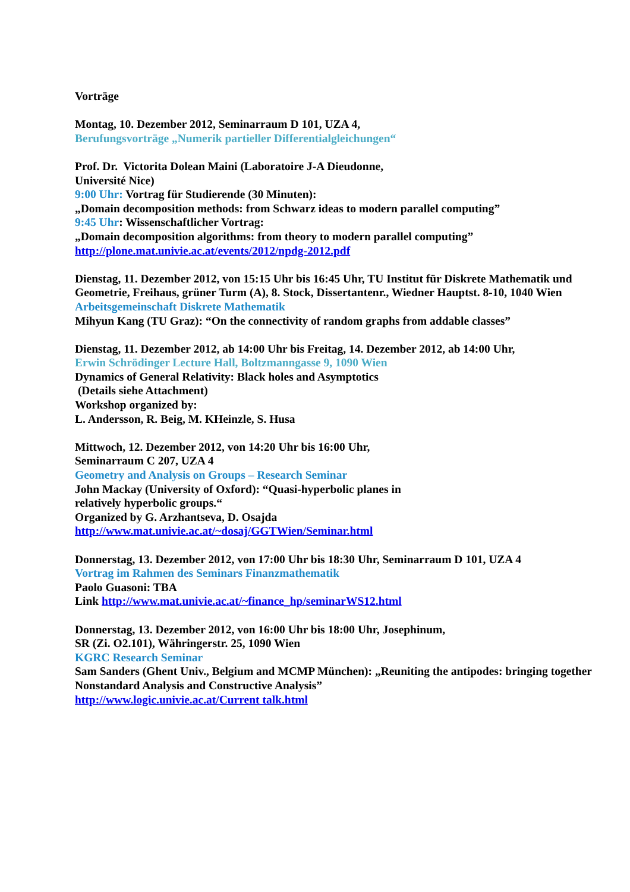Vorträge
Montag, 10. Dezember 2012, Seminarraum D 101, UZA 4,
Berufungsvorträge „Numerik partieller Differentialgleichungen“
Prof. Dr. Victorita Dolean Maini (Laboratoire J-A Dieudonne,
Université Nice)
9:00 Uhr: Vortrag für Studierende (30 Minuten):
„Domain decomposition methods: from Schwarz ideas to modern parallel computing”
9:45 Uhr: Wissenschaftlicher Vortrag:
„Domain decomposition algorithms: from theory to modern parallel computing”
http://plone.mat.univie.ac.at/events/2012/npdg-2012.pdf
Dienstag, 11. Dezember 2012, von 15:15 Uhr bis 16:45 Uhr, TU Institut für Diskrete Mathematik und Geometrie, Freihaus, grüner Turm (A), 8. Stock, Dissertantenr., Wiedner Hauptst. 8-10, 1040 Wien
Arbeitsgemeinschaft Diskrete Mathematik
Mihyun Kang (TU Graz): “On the connectivity of random graphs from addable classes”
Dienstag, 11. Dezember 2012, ab 14:00 Uhr bis Freitag, 14. Dezember 2012, ab 14:00 Uhr,
Erwin Schrödinger Lecture Hall, Boltzmanngasse 9, 1090 Wien
Dynamics of General Relativity: Black holes and Asymptotics
(Details siehe Attachment)
Workshop organized by:
L. Andersson, R. Beig, M. KHeinzle, S. Husa
Mittwoch, 12. Dezember 2012, von 14:20 Uhr bis 16:00 Uhr,
Seminarraum C 207, UZA 4
Geometry and Analysis on Groups – Research Seminar
John Mackay (University of Oxford): “Quasi-hyperbolic planes in
relatively hyperbolic groups.“
Organized by G. Arzhantseva, D. Osajda
http://www.mat.univie.ac.at/~dosaj/GGTWien/Seminar.html
Donnerstag, 13. Dezember 2012, von 17:00 Uhr bis 18:30 Uhr, Seminarraum D 101, UZA 4
Vortrag im Rahmen des Seminars Finanzmathematik
Paolo Guasoni: TBA
Link http://www.mat.univie.ac.at/~finance_hp/seminarWS12.html
Donnerstag, 13. Dezember 2012, von 16:00 Uhr bis 18:00 Uhr, Josephinum,
SR (Zi. O2.101), Währingerstr. 25, 1090 Wien
KGRC Research Seminar
Sam Sanders (Ghent Univ., Belgium and MCMP München): „Reuniting the antipodes: bringing together Nonstandard Analysis and Constructive Analysis”
http://www.logic.univie.ac.at/Current talk.html